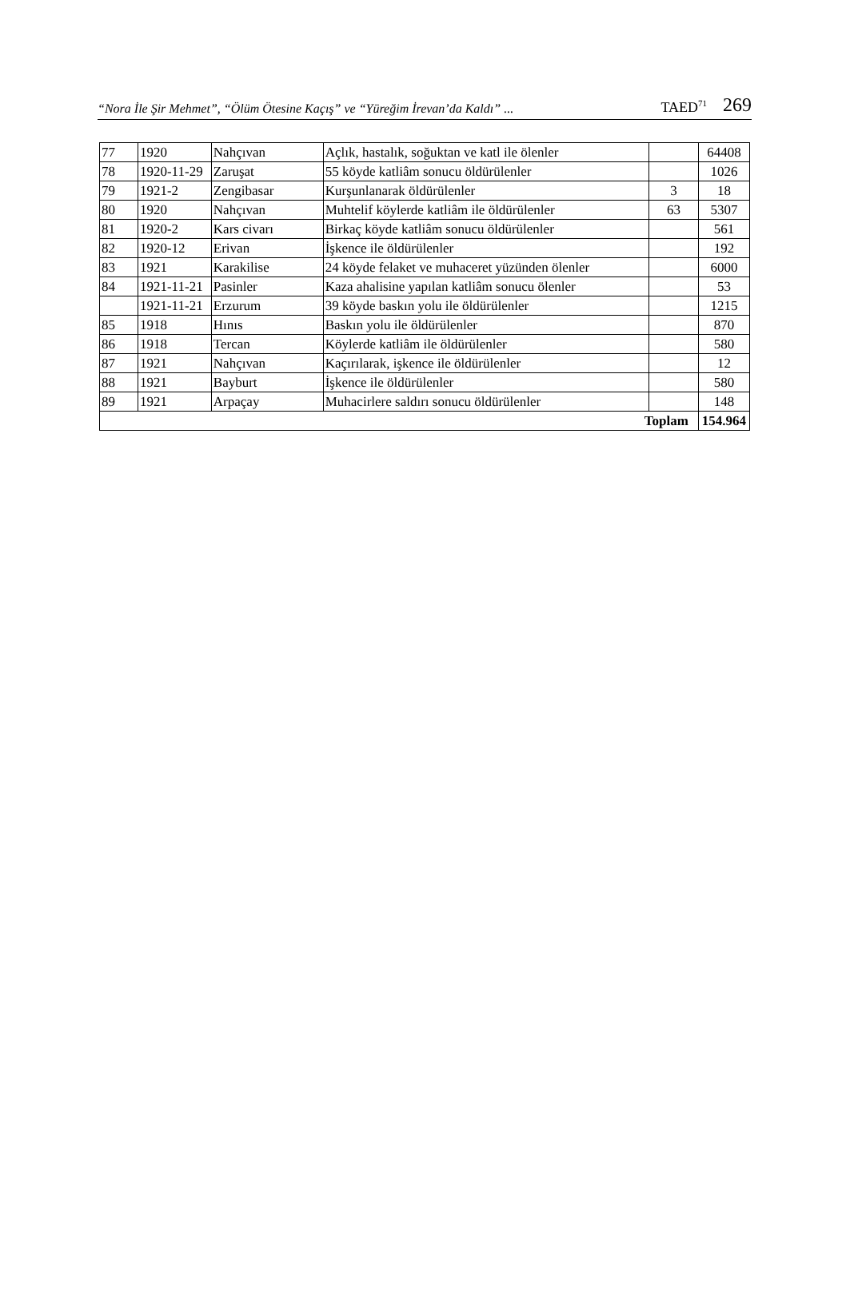“Nora İle Şir Mehmet”, “Ölüm Ötesine Kaçış” ve “Yüreğim İrevan’da Kaldı” ... TAED<sup>71</sup> 269
| 77 | 1920 | Nahçıvan | Açlık, hastalık, soğuktan ve katl ile ölenler | | 64408 |
| 78 | 1920-11-29 | Zaruşat | 55 köyde katliâm sonucu öldürülenler | | 1026 |
| 79 | 1921-2 | Zengibasar | Kurşunlanarak öldürülenler | 3 | 18 |
| 80 | 1920 | Nahçıvan | Muhtelif köylerde katliâm ile öldürülenler | 63 | 5307 |
| 81 | 1920-2 | Kars civarı | Birkaç köyde katliâm sonucu öldürülenler | | 561 |
| 82 | 1920-12 | Erivan | İşkence ile öldürülenler | | 192 |
| 83 | 1921 | Karakilise | 24 köyde felaket ve muhaceret yüzünden ölenler | | 6000 |
| 84 | 1921-11-21 | Pasinler | Kaza ahalisine yapılan katliâm sonucu ölenler | | 53 |
| | 1921-11-21 | Erzurum | 39 köyde baskın yolu ile öldürülenler | | 1215 |
| 85 | 1918 | Hınıs | Baskın yolu ile öldürülenler | | 870 |
| 86 | 1918 | Tercan | Köylerde katliâm ile öldürülenler | | 580 |
| 87 | 1921 | Nahçıvan | Kaçırılarak, işkence ile öldürülenler | | 12 |
| 88 | 1921 | Bayburt | İşkence ile öldürülenler | | 580 |
| 89 | 1921 | Arpaçay | Muhacirlere saldırı sonucu öldürülenler | | 148 |
| Toplam | | | | | 154.964 |